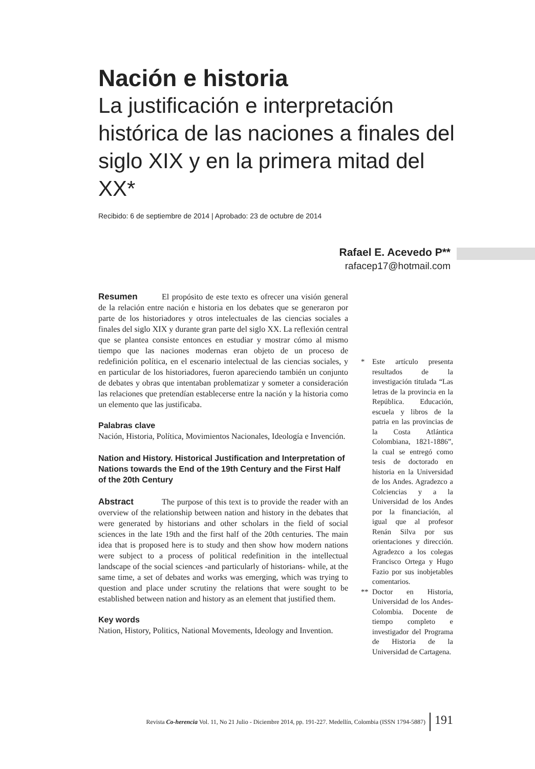Nación e historia
La justificación e interpretación histórica de las naciones a finales del siglo XIX y en la primera mitad del XX*
Recibido: 6 de septiembre de 2014 | Aprobado: 23 de octubre de 2014
Rafael E. Acevedo P**
rafacep17@hotmail.com
Resumen El propósito de este texto es ofrecer una visión general de la relación entre nación e historia en los debates que se generaron por parte de los historiadores y otros intelectuales de las ciencias sociales a finales del siglo XIX y durante gran parte del siglo XX. La reflexión central que se plantea consiste entonces en estudiar y mostrar cómo al mismo tiempo que las naciones modernas eran objeto de un proceso de redefinición política, en el escenario intelectual de las ciencias sociales, y en particular de los historiadores, fueron apareciendo también un conjunto de debates y obras que intentaban problematizar y someter a consideración las relaciones que pretendían establecerse entre la nación y la historia como un elemento que las justificaba.
Palabras clave
Nación, Historia, Política, Movimientos Nacionales, Ideología e Invención.
Nation and History. Historical Justification and Interpretation of Nations towards the End of the 19th Century and the First Half of the 20th Century
Abstract The purpose of this text is to provide the reader with an overview of the relationship between nation and history in the debates that were generated by historians and other scholars in the field of social sciences in the late 19th and the first half of the 20th centuries. The main idea that is proposed here is to study and then show how modern nations were subject to a process of political redefinition in the intellectual landscape of the social sciences -and particularly of historians- while, at the same time, a set of debates and works was emerging, which was trying to question and place under scrutiny the relations that were sought to be established between nation and history as an element that justified them.
Key words
Nation, History, Politics, National Movements, Ideology and Invention.
* Este artículo presenta resultados de la investigación titulada “Las letras de la provincia en la República. Educación, escuela y libros de la patria en las provincias de la Costa Atlántica Colombiana, 1821-1886”, la cual se entregó como tesis de doctorado en historia en la Universidad de los Andes. Agradezco a Colciencias y a la Universidad de los Andes por la financiación, al igual que al profesor Renán Silva por sus orientaciones y dirección. Agradezco a los colegas Francisco Ortega y Hugo Fazio por sus inobjetables comentarios.
** Doctor en Historia, Universidad de los Andes-Colombia. Docente de tiempo completo e investigador del Programa de Historia de la Universidad de Cartagena.
Revista Co-herencia Vol. 11, No 21 Julio - Diciembre 2014, pp. 191-227. Medellín, Colombia (ISSN 1794-5887) 191